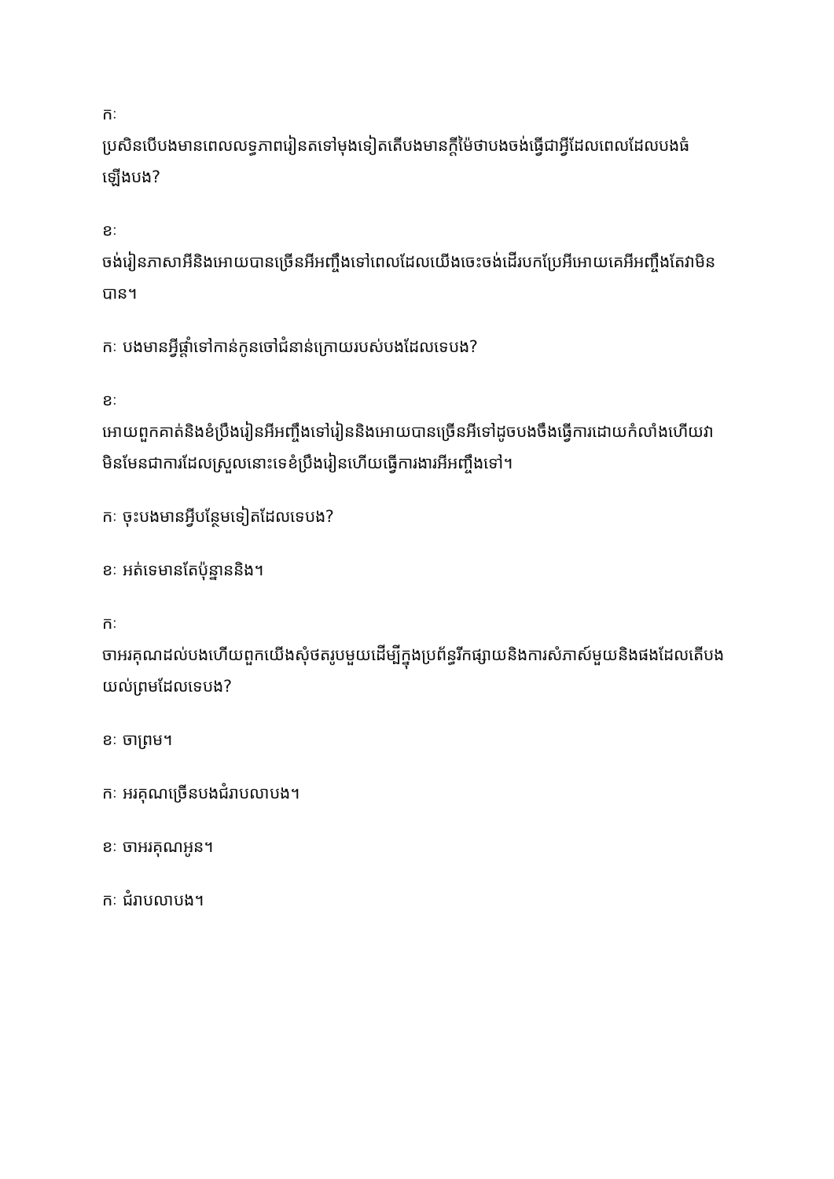កៈ
ប្រសិនបើបងមានពេលលទ្ធភាពរៀនតទៅមុងទៀតតើបងមានក្តីម៉ៃថាបងចង់ធ្វើជាអ្វីដែលពេលដែលបងធំឡើងបង?
ខៈ
ចង់រៀនភាសាអីនិងអោយបានច្រើនអីអញ្ចឹងទៅពេលដែលយើងចេះចង់ដើរបកប្រែអីអោយគេអីអញ្ចឹងតែវាមិនបាន។
កៈ បងមានអ្វីផ្តាំទៅកាន់កូនចៅជំនាន់ក្រោយរបស់បងដែលទេបង?
ខៈ
អោយពួកគាត់និងខំប្រឹងរៀនអីអញ្ចឹងទៅរៀននិងអោយបានច្រើនអីទៅដូចបងចឹងធ្វើការដោយកំលាំងហើយវាមិនមែនជាការដែលស្រួលនោះទេខំប្រឹងរៀនហើយធ្វើការងារអីអញ្ចឹងទៅ។
កៈ ចុះបងមានអ្វីបន្ថែមទៀតដែលទេបង?
ខៈ អត់ទេមានតែប៉ុន្នាននិង។
កៈ
ចាអរគុណដល់បងហើយពួកយើងសុំថតរូបមួយដើម្បីក្នុងប្រព័ន្ធរីកផ្សាយនិងការសំភាស៍មួយនិងផងដែលតើបងយល់ព្រមដែលទេបង?
ខៈ ចាព្រម។
កៈ អរគុណច្រើនបងជំរាបលាបង។
ខៈ ចាអរគុណអូន។
កៈ ជំរាបលាបង។